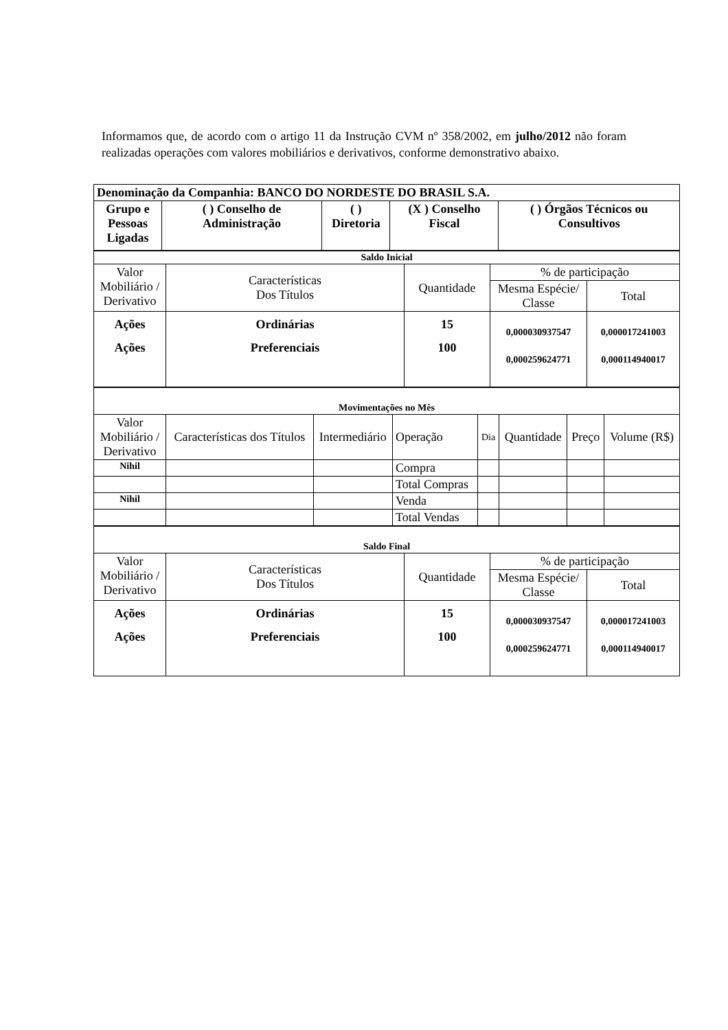Informamos que, de acordo com o artigo 11 da Instrução CVM nº 358/2002, em julho/2012 não foram realizadas operações com valores mobiliários e derivativos, conforme demonstrativo abaixo.
| Denominação da Companhia: BANCO DO NORDESTE DO BRASIL S.A. | | | | |
| Grupo e Pessoas Ligadas | ( ) Conselho de Administração | ( ) Diretoria | (X ) Conselho Fiscal | ( ) Órgãos Técnicos ou Consultivos |
| Saldo Inicial | | | | |
| Valor Mobiliário / Derivativo | Características Dos Títulos | Quantidade | % de participação | |
| | | | Mesma Espécie/ Classe | Total |
| Ações Ações | Ordinárias Preferenciais | 15 100 | 0,000030937547 0,000259624771 | 0,000017241003 0,000114940017 |
| Movimentações no Mês | | | | | | | |
| Valor Mobiliário / Derivativo | Características dos Títulos | Intermediário | Operação | Dia | Quantidade | Preço | Volume (R$) |
| Nihil | | | Compra | | | | |
| | | | Total Compras | | | | |
| Nihil | | | Venda | | | | |
| | | | Total Vendas | | | | |
| Saldo Final | | | | |
| Valor Mobiliário / Derivativo | Características Dos Títulos | Quantidade | % de participação | |
| | | | Mesma Espécie/ Classe | Total |
| Ações Ações | Ordinárias Preferenciais | 15 100 | 0,000030937547 0,000259624771 | 0,000017241003 0,000114940017 |